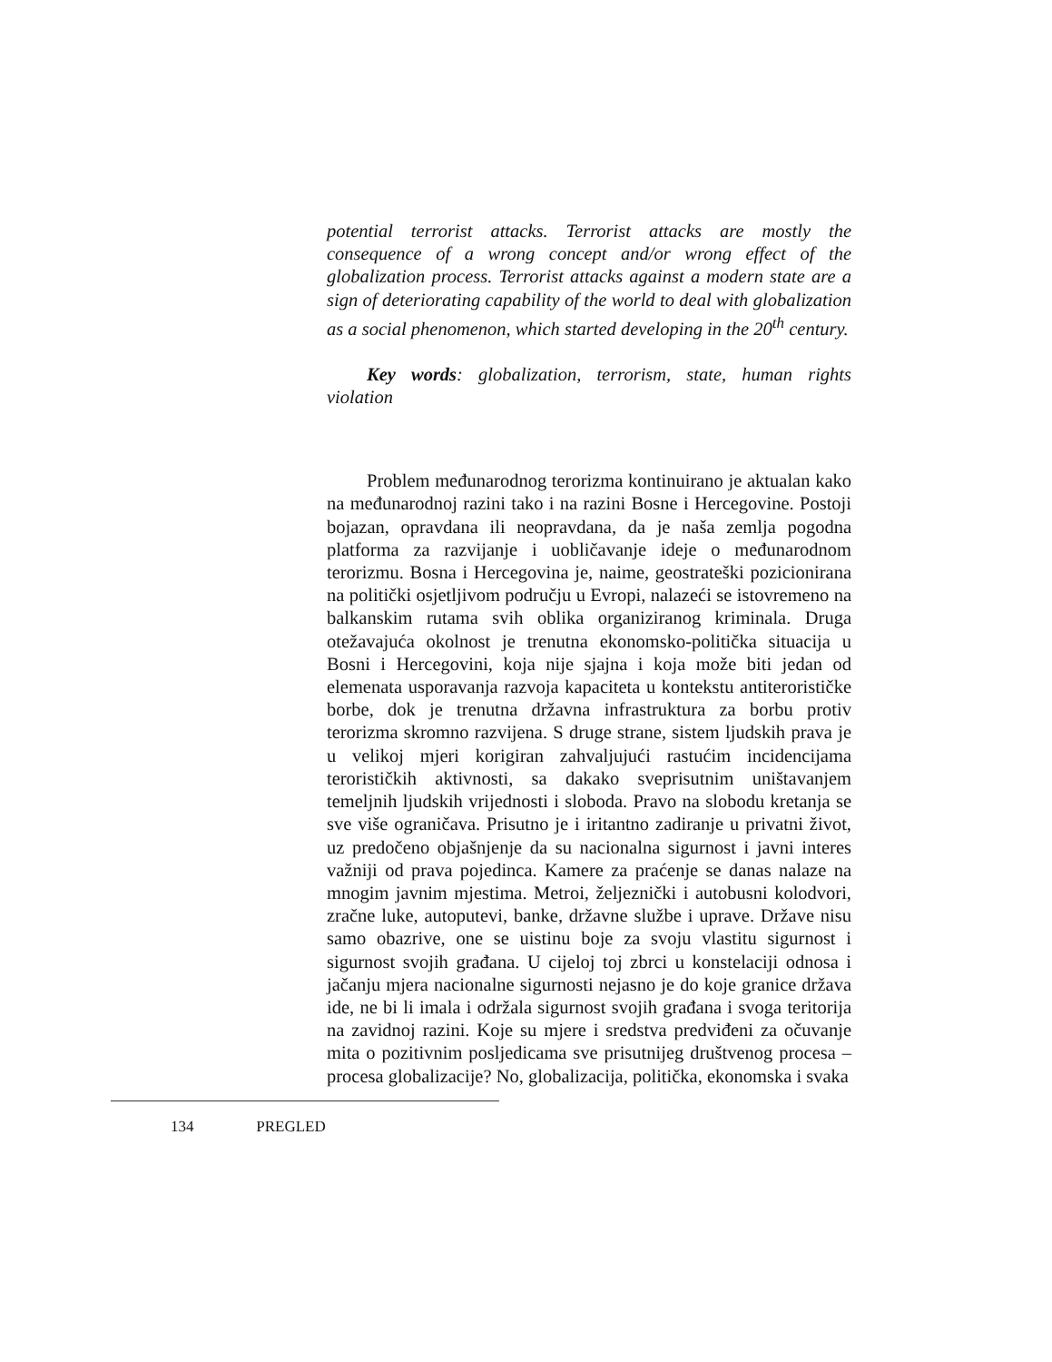potential terrorist attacks. Terrorist attacks are mostly the consequence of a wrong concept and/or wrong effect of the globalization process. Terrorist attacks against a modern state are a sign of deteriorating capability of the world to deal with globalization as a social phenomenon, which started developing in the 20<sup>th</sup> century.
Key words: globalization, terrorism, state, human rights violation
Problem međunarodnog terorizma kontinuirano je aktualan kako na međunarodnoj razini tako i na razini Bosne i Hercegovine. Postoji bojazan, opravdana ili neopravdana, da je naša zemlja pogodna platforma za razvijanje i uobličavanje ideje o međunarodnom terorizmu. Bosna i Hercegovina je, naime, geostrateški pozicionirana na politički osjetljivom području u Evropi, nalazeći se istovremeno na balkanskim rutama svih oblika organiziranog kriminala. Druga otežavajuća okolnost je trenutna ekonomsko-politička situacija u Bosni i Hercegovini, koja nije sjajna i koja može biti jedan od elemenata usporavanja razvoja kapaciteta u kontekstu antiterorističke borbe, dok je trenutna državna infrastruktura za borbu protiv terorizma skromno razvijena. S druge strane, sistem ljudskih prava je u velikoj mjeri korigiran zahvaljujući rastućim incidencijama terorističkih aktivnosti, sa dakako sveprisutnim uništavanjem temeljnih ljudskih vrijednosti i sloboda. Pravo na slobodu kretanja se sve više ograničava. Prisutno je i iritantno zadiranje u privatni život, uz predočeno objašnjenje da su nacionalna sigurnost i javni interes važniji od prava pojedinca. Kamere za praćenje se danas nalaze na mnogim javnim mjestima. Metroi, željeznički i autobusni kolodvori, zračne luke, autoputevi, banke, državne službe i uprave. Države nisu samo obazrive, one se uistinu boje za svoju vlastitu sigurnost i sigurnost svojih građana. U cijeloj toj zbrci u konstelaciji odnosa i jačanju mjera nacionalne sigurnosti nejasno je do koje granice država ide, ne bi li imala i održala sigurnost svojih građana i svoga teritorija na zavidnoj razini. Koje su mjere i sredstva predviđeni za očuvanje mita o pozitivnim posljedicama sve prisutnijeg društvenog procesa – procesa globalizacije? No, globalizacija, politička, ekonomska i svaka
134 PREGLED